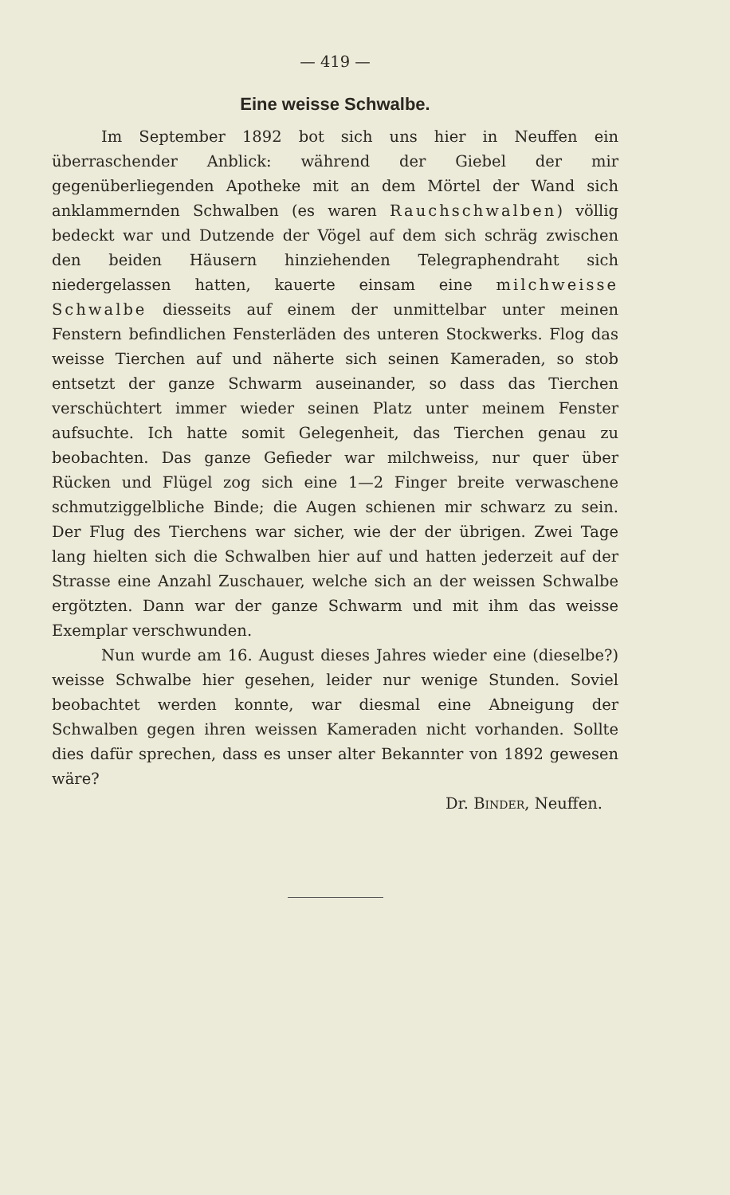— 419 —
Eine weisse Schwalbe.
Im September 1892 bot sich uns hier in Neuffen ein überraschender Anblick: während der Giebel der mir gegenüberliegenden Apotheke mit an dem Mörtel der Wand sich anklammernden Schwalben (es waren Rauchschwalben) völlig bedeckt war und Dutzende der Vögel auf dem sich schräg zwischen den beiden Häusern hinziehenden Telegraphendraht sich niedergelassen hatten, kauerte einsam eine milchweisse Schwalbe diesseits auf einem der unmittelbar unter meinen Fenstern befindlichen Fensterläden des unteren Stockwerks. Flog das weisse Tierchen auf und näherte sich seinen Kameraden, so stob entsetzt der ganze Schwarm auseinander, so dass das Tierchen verschüchtert immer wieder seinen Platz unter meinem Fenster aufsuchte. Ich hatte somit Gelegenheit, das Tierchen genau zu beobachten. Das ganze Gefieder war milchweiss, nur quer über Rücken und Flügel zog sich eine 1—2 Finger breite verwaschene schmutziggelbliche Binde; die Augen schienen mir schwarz zu sein. Der Flug des Tierchens war sicher, wie der der übrigen. Zwei Tage lang hielten sich die Schwalben hier auf und hatten jederzeit auf der Strasse eine Anzahl Zuschauer, welche sich an der weissen Schwalbe ergötzten. Dann war der ganze Schwarm und mit ihm das weisse Exemplar verschwunden.
Nun wurde am 16. August dieses Jahres wieder eine (dieselbe?) weisse Schwalbe hier gesehen, leider nur wenige Stunden. Soviel beobachtet werden konnte, war diesmal eine Abneigung der Schwalben gegen ihren weissen Kameraden nicht vorhanden. Sollte dies dafür sprechen, dass es unser alter Bekannter von 1892 gewesen wäre?
Dr. BINDER, Neuffen.